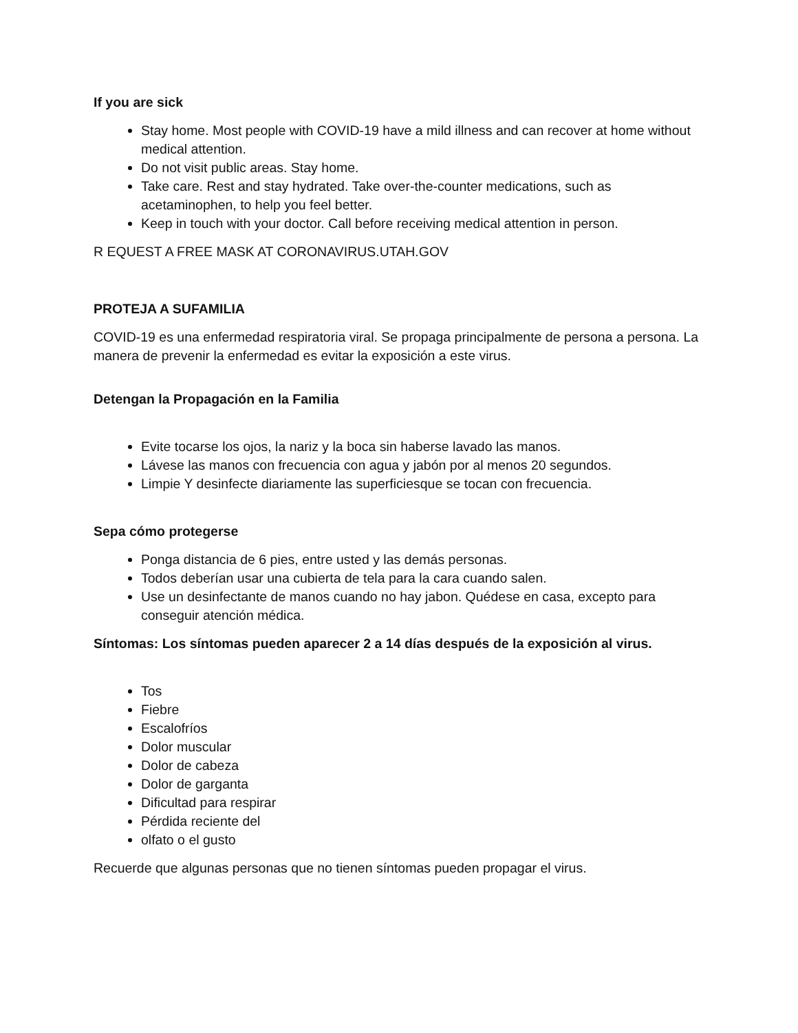If you are sick
Stay home. Most people with COVID-19 have a mild illness and can recover at home without medical attention.
Do not visit public areas. Stay home.
Take care. Rest and stay hydrated. Take over-the-counter medications, such as acetaminophen, to help you feel better.
Keep in touch with your doctor. Call before receiving medical attention in person.
R EQUEST A FREE MASK AT CORONAVIRUS.UTAH.GOV
PROTEJA A SUFAMILIA
COVID-19 es una enfermedad respiratoria viral. Se propaga principalmente de persona a persona. La manera de prevenir la enfermedad es evitar la exposición a este virus.
Detengan la Propagación en la Familia
Evite tocarse los ojos, la nariz y la boca sin haberse lavado las manos.
Lávese las manos con frecuencia con agua y jabón por al menos 20 segundos.
Limpie Y desinfecte diariamente las superficiesque se tocan con frecuencia.
Sepa cómo protegerse
Ponga distancia de 6 pies, entre usted y las demás personas.
Todos deberían usar una cubierta de tela para la cara cuando salen.
Use un desinfectante de manos cuando no hay jabon. Quédese en casa, excepto para conseguir atención médica.
Síntomas: Los síntomas pueden aparecer 2 a 14 días después de la exposición al virus.
Tos
Fiebre
Escalofríos
Dolor muscular
Dolor de cabeza
Dolor de garganta
Dificultad para respirar
Pérdida reciente del
olfato o el gusto
Recuerde que algunas personas que no tienen síntomas pueden propagar el virus.